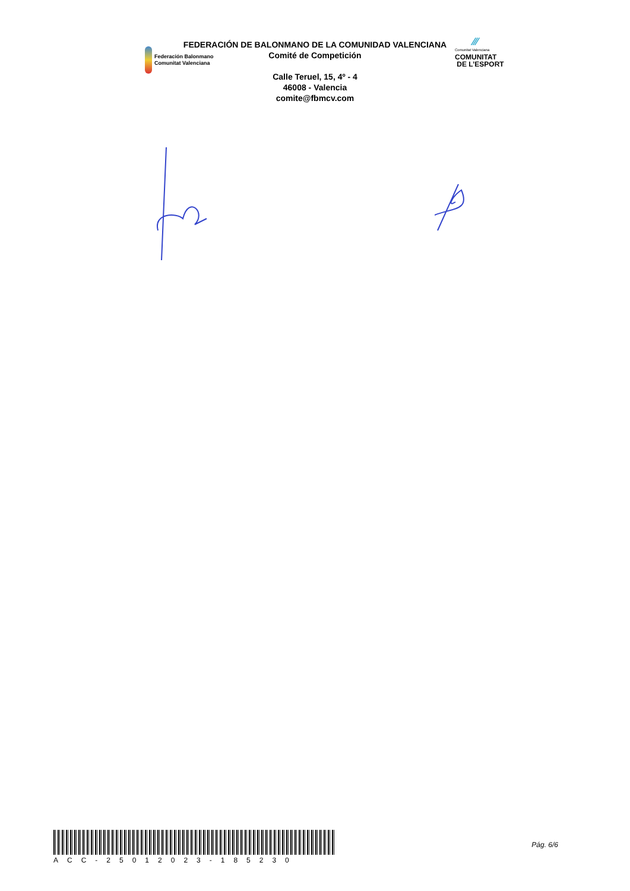Federación Balonmano
Comunitat Valenciana
FEDERACIÓN DE BALONMANO DE LA COMUNIDAD VALENCIANA
Comité de Competición
Calle Teruel, 15, 4º - 4
46008 - Valencia
comite@fbmcv.com
⁄⁄⁄
Comunitat Valenciana
COMUNITAT
DE L’ESPORT
ACC-25012023-185230
Pág. 6/6